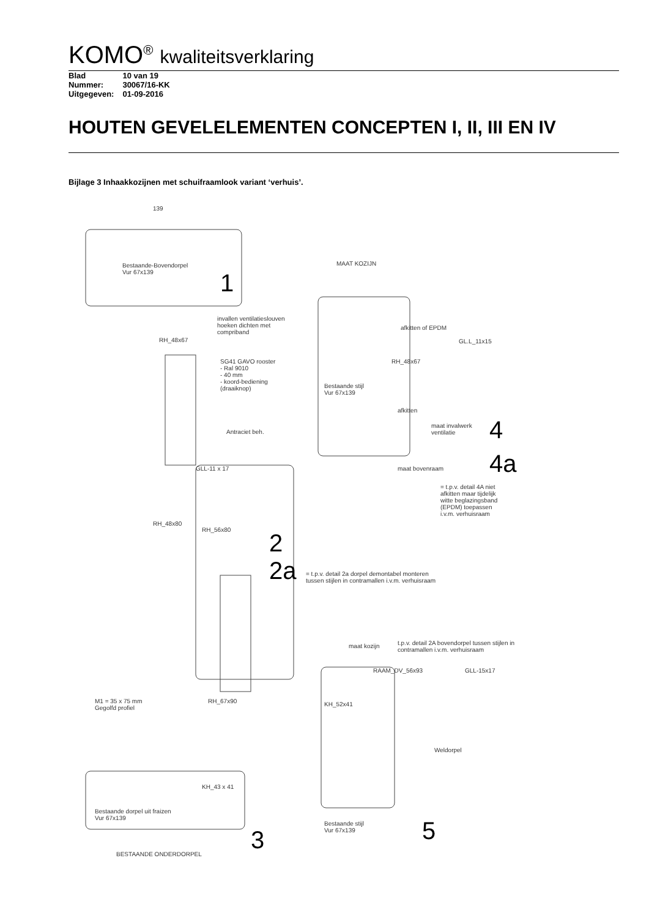KOMO<sup>®</sup> kwaliteitsverklaring
| Blad | 10 van 19 |
| Nummer: | 30067/16-KK |
| Uitgegeven: | 01-09-2016 |
HOUTEN GEVELELEMENTEN CONCEPTEN I, II, III EN IV
Bijlage 3 Inhaakkozijnen met schuifraamlook variant ‘verhuis’.
139
Bestaande-Bovendorpel
Vur 67x139
1
invallen ventilatieslouven
hoeken dichten met
compriband
RH_48x67
SG41 GAVO rooster
- Ral 9010
- 40 mm
- koord-bediening
(draaiknop)
Antraciet beh.
GLL-11 x 17
RH_56x80
RH_48x80
2
2a
= t.p.v. detail 2a dorpel demontabel monteren
tussen stijlen in contramallen i.v.m. verhuisraam
MAAT KOZIJN
afkitten of EPDM
GL.L_11x15
RH_48x67
Bestaande stijl
Vur 67x139
afkitten
maat invalwerk
ventilatie
4
4a
maat bovenraam
= t.p.v. detail 4A niet
afkitten maar tijdelijk
witte beglazingsband
(EPDM) toepassen
i.v.m. verhuisraam
maat kozijn
t.p.v. detail 2A bovendorpel tussen stijlen in contramallen i.v.m. verhuisraam
RAAM_DV_56x93 GLL-15x17
KH_52x41
Weldorpel
M1 = 35 x 75 mm
Gegolfd profiel
RH_67x90
KH_43 x 41
Bestaande dorpel uit fraizen
Vur 67x139
Bestaande stijl
Vur 67x139
3 5
BESTAANDE ONDERDORPEL